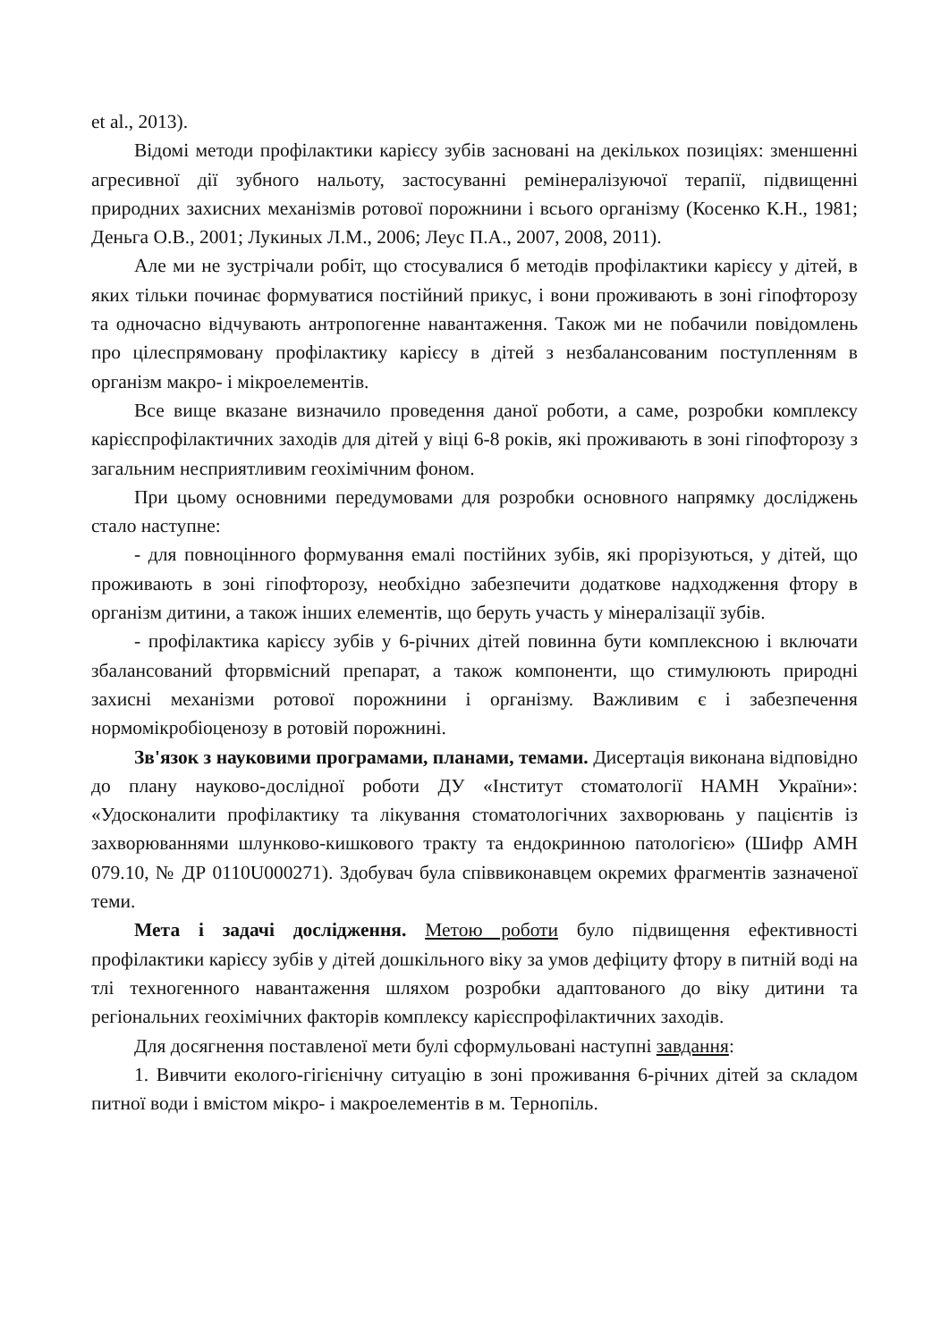et al., 2013).
Відомі методи профілактики карієсу зубів засновані на декількох позиціях: зменшенні агресивної дії зубного нальоту, застосуванні ремінералізуючої терапії, підвищенні природних захисних механізмів ротової порожнини і всього організму (Косенко К.Н., 1981; Деньга О.В., 2001; Лукиных Л.М., 2006; Леус П.А., 2007, 2008, 2011).
Але ми не зустрічали робіт, що стосувалися б методів профілактики карієсу у дітей, в яких тільки починає формуватися постійний прикус, і вони проживають в зоні гіпофторозу та одночасно відчувають антропогенне навантаження. Також ми не побачили повідомлень про цілеспрямовану профілактику карієсу в дітей з незбалансованим поступленням в організм макро- і мікроелементів.
Все вище вказане визначило проведення даної роботи, а саме, розробки комплексу карієспрофілактичних заходів для дітей у віці 6-8 років, які проживають в зоні гіпофторозу з загальним несприятливим геохімічним фоном.
При цьому основними передумовами для розробки основного напрямку досліджень стало наступне:
- для повноцінного формування емалі постійних зубів, які прорізуються, у дітей, що проживають в зоні гіпофторозу, необхідно забезпечити додаткове надходження фтору в організм дитини, а також інших елементів, що беруть участь у мінералізації зубів.
- профілактика карієсу зубів у 6-річних дітей повинна бути комплексною і включати збалансований фторвмісний препарат, а також компоненти, що стимулюють природні захисні механізми ротової порожнини і організму. Важливим є і забезпечення нормомікробіоценозу в ротовій порожнині.
Зв'язок з науковими програмами, планами, темами. Дисертація виконана відповідно до плану науково-дослідної роботи ДУ «Інститут стоматології НАМН України»: «Удосконалити профілактику та лікування стоматологічних захворювань у пацієнтів із захворюваннями шлунково-кишкового тракту та ендокринною патологією» (Шифр АМН 079.10, № ДР 0110U000271). Здобувач була співвиконавцем окремих фрагментів зазначеної теми.
Мета і задачі дослідження. Метою роботи було підвищення ефективності профілактики карієсу зубів у дітей дошкільного віку за умов дефіциту фтору в питній воді на тлі техногенного навантаження шляхом розробки адаптованого до віку дитини та регіональних геохімічних факторів комплексу карієспрофілактичних заходів.
Для досягнення поставленої мети булі сформульовані наступні завдання:
1. Вивчити еколого-гігієнічну ситуацію в зоні проживання 6-річних дітей за складом питної води і вмістом мікро- і макроелементів в м. Тернопіль.